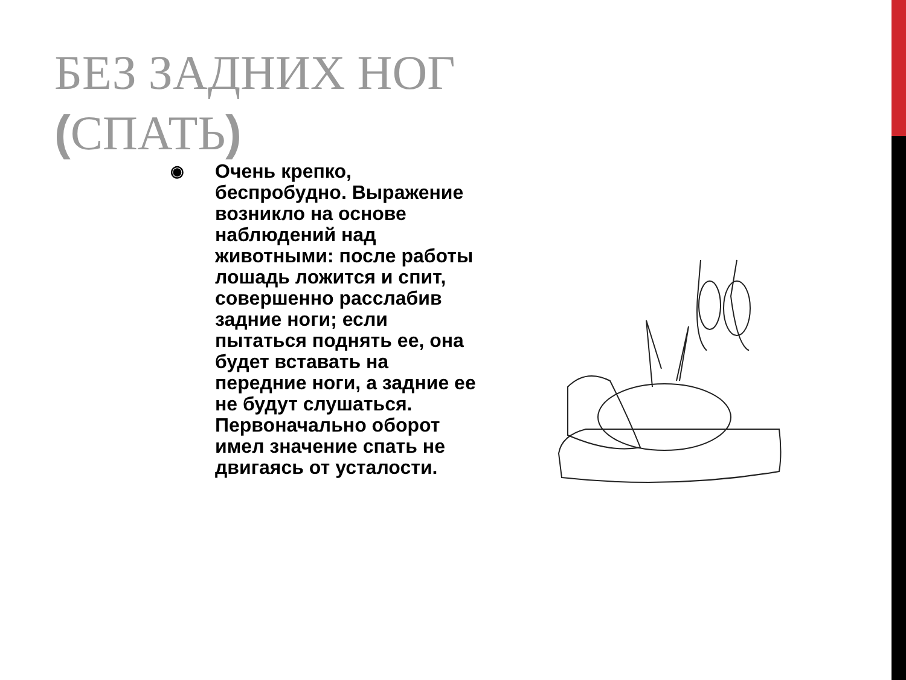БЕЗ ЗАДНИХ НОГ (СПАТЬ)
◉
Очень крепко, беспробудно. Выражение возникло на основе наблюдений над животными: после работы лошадь ложится и спит, совершенно расслабив задние ноги; если пытаться поднять ее, она будет вставать на передние ноги, а задние ее не будут слушаться. Первоначально оборот имел значение спать не двигаясь от усталости.